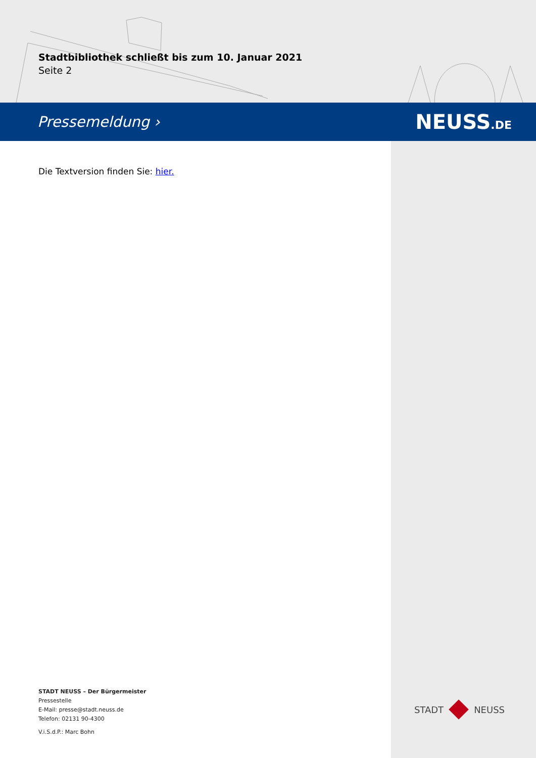Stadtbibliothek schließt bis zum 10. Januar 2021
Seite 2
Pressemeldung › NEUSS.DE
Die Textversion finden Sie: hier.
STADT NEUSS – Der Bürgermeister
Pressestelle
E-Mail: presse@stadt.neuss.de
Telefon: 02131 90-4300
V.i.S.d.P.: Marc Bohn
STADT NEUSS